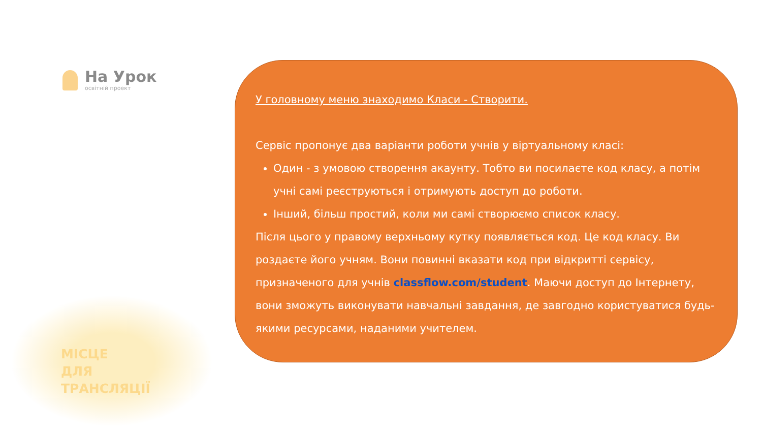На Урок
освітній проект
МІСЦЕ
ДЛЯ
ТРАНСЛЯЦІЇ
У головному меню знаходимо Класи - Створити.
Сервіс пропонує два варіанти роботи учнів у віртуальному класі:
Один - з умовою створення акаунту. Тобто ви посилаєте код класу, а потім учні самі реєструються і отримують доступ до роботи.
Інший, більш простий, коли ми самі створюємо список класу.
Після цього у правому верхньому кутку появляється код. Це код класу. Ви роздаєте його учням. Вони повинні вказати код при відкритті сервісу, призначеного для учнів classflow.com/student. Маючи доступ до Інтернету, вони зможуть виконувати навчальні завдання, де завгодно користуватися будь-якими ресурсами, наданими учителем.